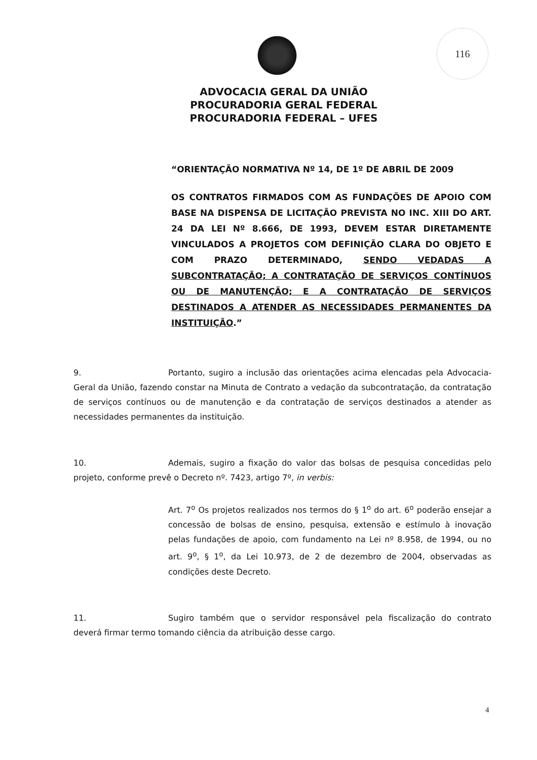116
ADVOCACIA GERAL DA UNIÃO
PROCURADORIA GERAL FEDERAL
PROCURADORIA FEDERAL – UFES
“ORIENTAÇÃO NORMATIVA Nº 14, DE 1º DE ABRIL DE 2009
OS CONTRATOS FIRMADOS COM AS FUNDAÇÕES DE APOIO COM BASE NA DISPENSA DE LICITAÇÃO PREVISTA NO INC. XIII DO ART. 24 DA LEI Nº 8.666, DE 1993, DEVEM ESTAR DIRETAMENTE VINCULADOS A PROJETOS COM DEFINIÇÃO CLARA DO OBJETO E COM PRAZO DETERMINADO, SENDO VEDADAS A SUBCONTRATAÇÃO; A CONTRATAÇÃO DE SERVIÇOS CONTÍNUOS OU DE MANUTENÇÃO; E A CONTRATAÇÃO DE SERVIÇOS DESTINADOS A ATENDER AS NECESSIDADES PERMANENTES DA INSTITUIÇÃO.”
9. Portanto, sugiro a inclusão das orientações acima elencadas pela Advocacia-Geral da União, fazendo constar na Minuta de Contrato a vedação da subcontratação, da contratação de serviços contínuos ou de manutenção e da contratação de serviços destinados a atender as necessidades permanentes da instituição.
10. Ademais, sugiro a fixação do valor das bolsas de pesquisa concedidas pelo projeto, conforme prevê o Decreto nº. 7423, artigo 7º, in verbis:
Art. 7<sup>o</sup> Os projetos realizados nos termos do § 1<sup>o</sup> do art. 6<sup>o</sup> poderão ensejar a concessão de bolsas de ensino, pesquisa, extensão e estímulo à inovação pelas fundações de apoio, com fundamento na Lei nº 8.958, de 1994, ou no art. 9<sup>o</sup>, § 1<sup>o</sup>, da Lei 10.973, de 2 de dezembro de 2004, observadas as condições deste Decreto.
11. Sugiro também que o servidor responsável pela fiscalização do contrato deverá firmar termo tomando ciência da atribuição desse cargo.
4